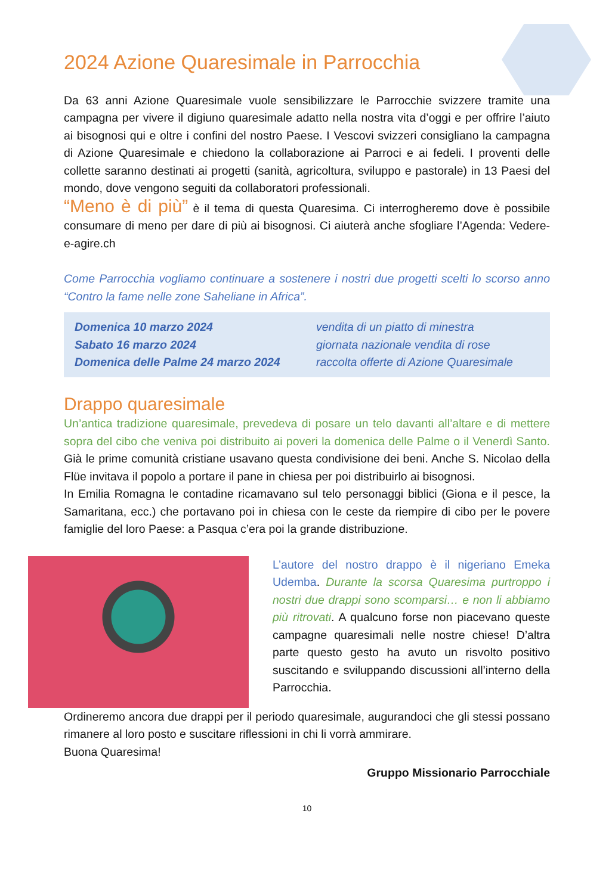2024 Azione Quaresimale in Parrocchia
Da 63 anni Azione Quaresimale vuole sensibilizzare le Parrocchie svizzere tramite una campagna per vivere il digiuno quaresimale adatto nella nostra vita d’oggi e per offrire l’aiuto ai bisognosi qui e oltre i confini del nostro Paese. I Vescovi svizzeri consigliano la campagna di Azione Quaresimale e chiedono la collaborazione ai Parroci e ai fedeli. I proventi delle collette saranno destinati ai progetti (sanità, agricoltura, sviluppo e pastorale) in 13 Paesi del mondo, dove vengono seguiti da collaboratori professionali.
“Meno è di più” è il tema di questa Quaresima. Ci interrogheremo dove è possibile consumare di meno per dare di più ai bisognosi. Ci aiuterà anche sfogliare l’Agenda: Vedere-e-agire.ch
Come Parrocchia vogliamo continuare a sostenere i nostri due progetti scelti lo scorso anno “Contro la fame nelle zone Saheliane in Africa”.
Domenica 10 marzo 2024 vendita di un piatto di minestra Sabato 16 marzo 2024 giornata nazionale vendita di rose Domenica delle Palme 24 marzo 2024 raccolta offerte di Azione Quaresimale
Drappo quaresimale
Un’antica tradizione quaresimale, prevedeva di posare un telo davanti all’altare e di mettere sopra del cibo che veniva poi distribuito ai poveri la domenica delle Palme o il Venerdì Santo. Già le prime comunità cristiane usavano questa condivisione dei beni. Anche S. Nicolao della Flüe invitava il popolo a portare il pane in chiesa per poi distribuirlo ai bisognosi.
In Emilia Romagna le contadine ricamavano sul telo personaggi biblici (Giona e il pesce, la Samaritana, ecc.) che portavano poi in chiesa con le ceste da riempire di cibo per le povere famiglie del loro Paese: a Pasqua c’era poi la grande distribuzione.
L’autore del nostro drappo è il nigeriano Emeka Udemba. Durante la scorsa Quaresima purtroppo i nostri due drappi sono scomparsi… e non li abbiamo più ritrovati. A qualcuno forse non piacevano queste campagne quaresimali nelle nostre chiese! D’altra parte questo gesto ha avuto un risvolto positivo suscitando e sviluppando discussioni all’interno della Parrocchia.
Ordineremo ancora due drappi per il periodo quaresimale, augurandoci che gli stessi possano rimanere al loro posto e suscitare riflessioni in chi li vorrà ammirare.
Buona Quaresima!
Gruppo Missionario Parrocchiale
10